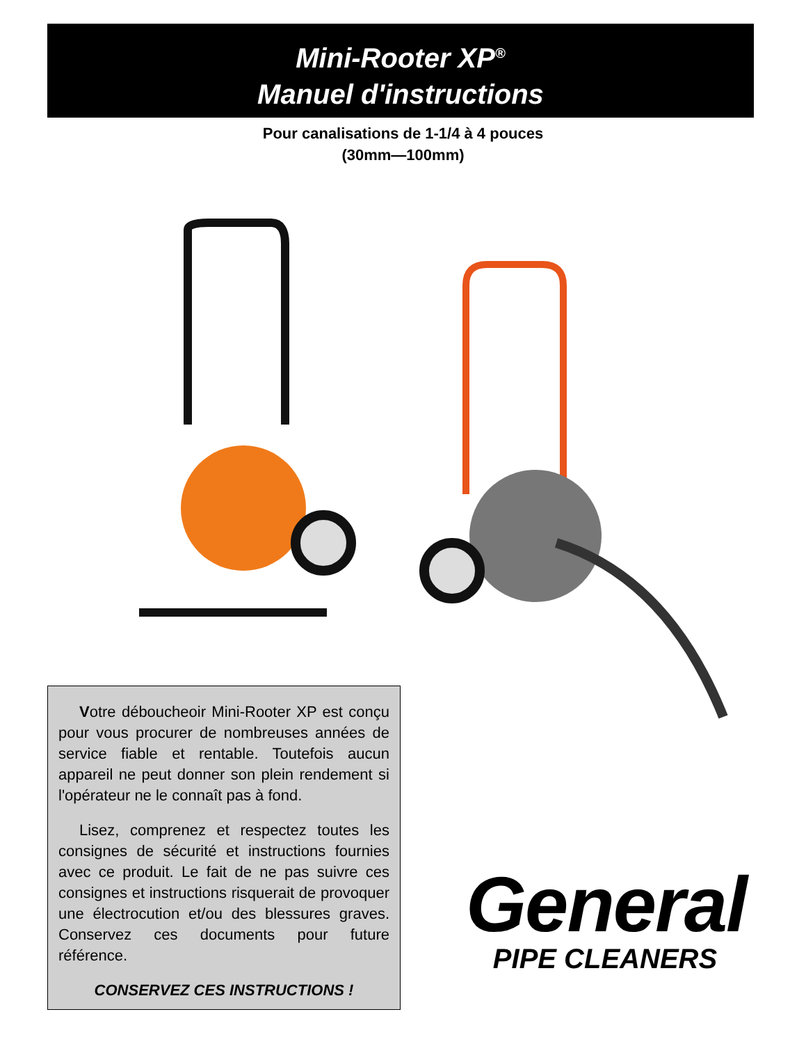Mini-Rooter XP<sup>®</sup>
Manuel d'instructions
Pour canalisations de 1-1/4 à 4 pouces
(30mm—100mm)
Votre déboucheoir Mini-Rooter XP est conçu pour vous procurer de nombreuses années de service fiable et rentable. Toutefois aucun appareil ne peut donner son plein rendement si l'opérateur ne le connaît pas à fond.
Lisez, comprenez et respectez toutes les consignes de sécurité et instructions fournies avec ce produit. Le fait de ne pas suivre ces consignes et instructions risquerait de provoquer une électrocution et/ou des blessures graves. Conservez ces documents pour future référence.
CONSERVEZ CES INSTRUCTIONS !
General
PIPE CLEANERS